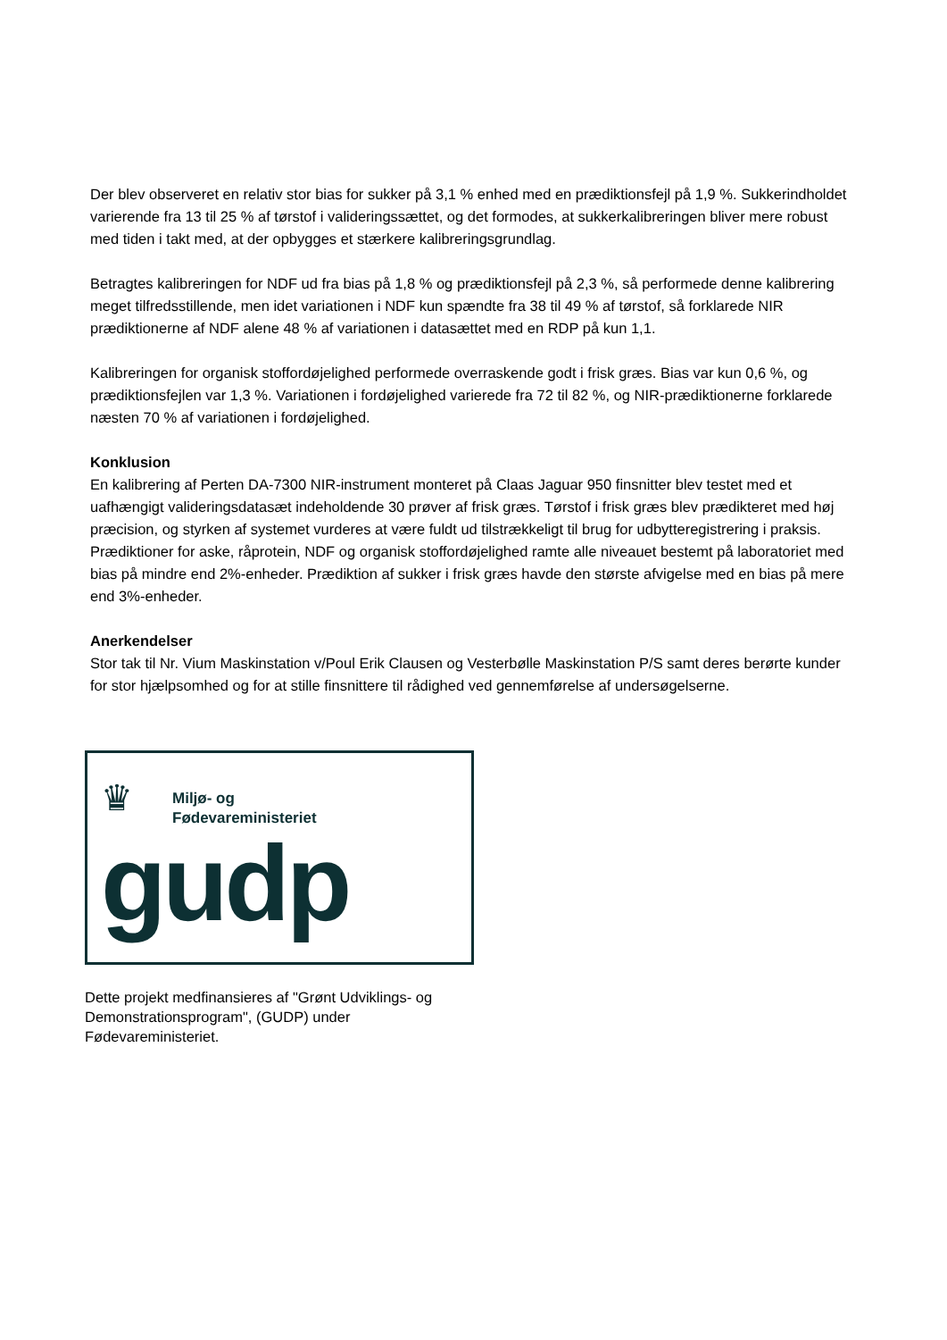Der blev observeret en relativ stor bias for sukker på 3,1 % enhed med en prædiktionsfejl på 1,9 %. Sukkerindholdet varierende fra 13 til 25 % af tørstof i valideringssættet, og det formodes, at sukkerkalibreringen bliver mere robust med tiden i takt med, at der opbygges et stærkere kalibreringsgrundlag.
Betragtes kalibreringen for NDF ud fra bias på 1,8 % og prædiktionsfejl på 2,3 %, så performede denne kalibrering meget tilfredsstillende, men idet variationen i NDF kun spændte fra 38 til 49 % af tørstof, så forklarede NIR prædiktionerne af NDF alene 48 % af variationen i datasættet med en RDP på kun 1,1.
Kalibreringen for organisk stoffordøjelighed performede overraskende godt i frisk græs. Bias var kun 0,6 %, og prædiktionsfejlen var 1,3 %. Variationen i fordøjelighed varierede fra 72 til 82 %, og NIR-prædiktionerne forklarede næsten 70 % af variationen i fordøjelighed.
Konklusion
En kalibrering af Perten DA-7300 NIR-instrument monteret på Claas Jaguar 950 finsnitter blev testet med et uafhængigt valideringsdatasæt indeholdende 30 prøver af frisk græs. Tørstof i frisk græs blev prædikteret med høj præcision, og styrken af systemet vurderes at være fuldt ud tilstrækkeligt til brug for udbytteregistrering i praksis. Prædiktioner for aske, råprotein, NDF og organisk stoffordøjelighed ramte alle niveauet bestemt på laboratoriet med bias på mindre end 2%-enheder. Prædiktion af sukker i frisk græs havde den største afvigelse med en bias på mere end 3%-enheder.
Anerkendelser
Stor tak til Nr. Vium Maskinstation v/Poul Erik Clausen og Vesterbølle Maskinstation P/S samt deres berørte kunder for stor hjælpsomhed og for at stille finsnittere til rådighed ved gennemførelse af undersøgelserne.
♛
Miljø- og
Fødevareministeriet
gudp
Dette projekt medfinansieres af "Grønt Udviklings- og Demonstrationsprogram", (GUDP) under Fødevareministeriet.